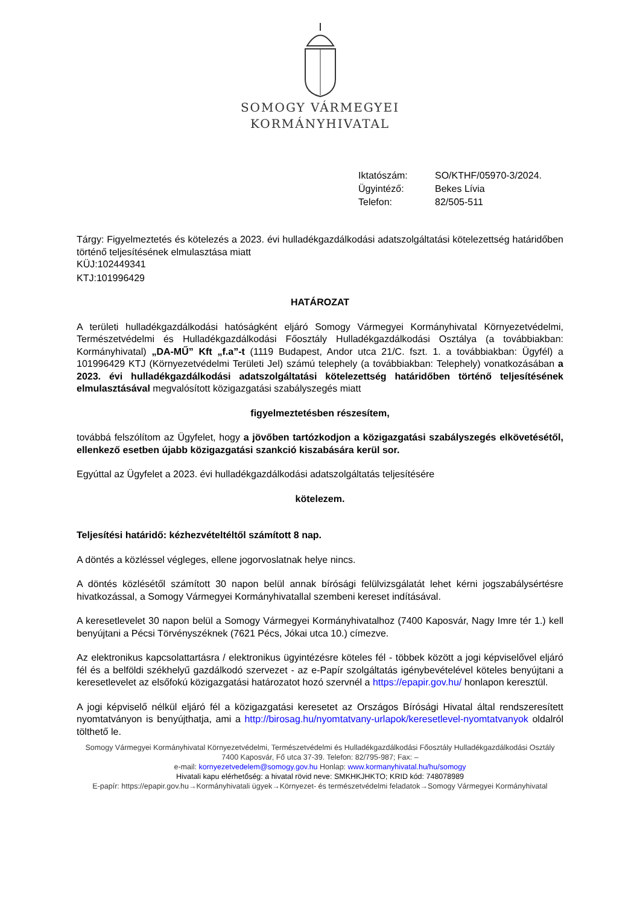SOMOGY VÁRMEGYEI
KORMÁNYHIVATAL
| Iktatószám: | SO/KTHF/05970-3/2024. |
| Ügyintéző: | Bekes Lívia |
| Telefon: | 82/505-511 |
Tárgy: Figyelmeztetés és kötelezés a 2023. évi hulladékgazdálkodási adatszolgáltatási kötelezettség határidőben történő teljesítésének elmulasztása miatt
KÜJ:102449341
KTJ:101996429
HATÁROZAT
A területi hulladékgazdálkodási hatóságként eljáró Somogy Vármegyei Kormányhivatal Környezetvédelmi, Természetvédelmi és Hulladékgazdálkodási Főosztály Hulladékgazdálkodási Osztálya (a továbbiakban: Kormányhivatal) „DA-MŰ” Kft „f.a”-t (1119 Budapest, Andor utca 21/C. fszt. 1. a továbbiakban: Ügyfél) a 101996429 KTJ (Környezetvédelmi Területi Jel) számú telephely (a továbbiakban: Telephely) vonatkozásában a 2023. évi hulladékgazdálkodási adatszolgáltatási kötelezettség határidőben történő teljesítésének elmulasztásával megvalósított közigazgatási szabályszegés miatt
figyelmeztetésben részesítem,
továbbá felszólítom az Ügyfelet, hogy a jövőben tartózkodjon a közigazgatási szabályszegés elkövetésétől, ellenkező esetben újabb közigazgatási szankció kiszabására kerül sor.
Egyúttal az Ügyfelet a 2023. évi hulladékgazdálkodási adatszolgáltatás teljesítésére
kötelezem.
Teljesítési határidő: kézhezvételtéltől számított 8 nap.
A döntés a közléssel végleges, ellene jogorvoslatnak helye nincs.
A döntés közlésétől számított 30 napon belül annak bírósági felülvizsgálatát lehet kérni jogszabálysértésre hivatkozással, a Somogy Vármegyei Kormányhivatallal szembeni kereset indításával.
A keresetlevelet 30 napon belül a Somogy Vármegyei Kormányhivatalhoz (7400 Kaposvár, Nagy Imre tér 1.) kell benyújtani a Pécsi Törvényszéknek (7621 Pécs, Jókai utca 10.) címezve.
Az elektronikus kapcsolattartásra / elektronikus ügyintézésre köteles fél - többek között a jogi képviselővel eljáró fél és a belföldi székhelyű gazdálkodó szervezet - az e-Papír szolgáltatás igénybevételével köteles benyújtani a keresetlevelet az elsőfokú közigazgatási határozatot hozó szervnél a https://epapir.gov.hu/ honlapon keresztül.
A jogi képviselő nélkül eljáró fél a közigazgatási keresetet az Országos Bírósági Hivatal által rendszeresített nyomtatványon is benyújthatja, ami a http://birosag.hu/nyomtatvany-urlapok/keresetlevel-nyomtatvanyok oldalról tölthető le.
Somogy Vármegyei Kormányhivatal Környezetvédelmi, Természetvédelmi és Hulladékgazdálkodási Főosztály Hulladékgazdálkodási Osztály
7400 Kaposvár, Fő utca 37-39. Telefon: 82/795-987; Fax: –
e-mail: kornyezetvedelem@somogy.gov.hu Honlap: www.kormanyhivatal.hu/hu/somogy
Hivatali kapu elérhetőség: a hivatal rövid neve: SMKHKJHKTO; KRID kód: 748078989
E-papír: https://epapir.gov.hu→Kormányhivatali ügyek→Környezet- és természetvédelmi feladatok→Somogy Vármegyei Kormányhivatal